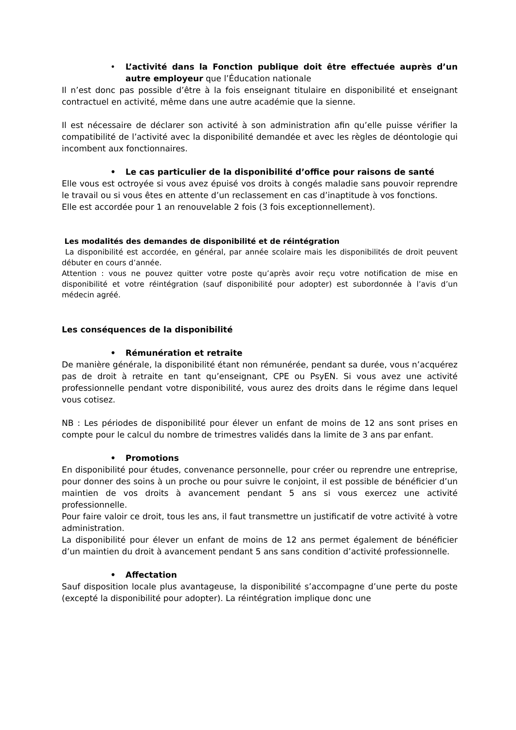• L’activité dans la Fonction publique doit être effectuée auprès d’un autre employeur que l’Éducation nationale
Il n’est donc pas possible d’être à la fois enseignant titulaire en disponibilité et enseignant contractuel en activité, même dans une autre académie que la sienne.
Il est nécessaire de déclarer son activité à son administration afin qu’elle puisse vérifier la compatibilité de l’activité avec la disponibilité demandée et avec les règles de déontologie qui incombent aux fonctionnaires.
• Le cas particulier de la disponibilité d’office pour raisons de santé
Elle vous est octroyée si vous avez épuisé vos droits à congés maladie sans pouvoir reprendre le travail ou si vous êtes en attente d’un reclassement en cas d’inaptitude à vos fonctions.
Elle est accordée pour 1 an renouvelable 2 fois (3 fois exceptionnellement).
Les modalités des demandes de disponibilité et de réintégration
La disponibilité est accordée, en général, par année scolaire mais les disponibilités de droit peuvent débuter en cours d’année.
Attention : vous ne pouvez quitter votre poste qu’après avoir reçu votre notification de mise en disponibilité et votre réintégration (sauf disponibilité pour adopter) est subordonnée à l’avis d’un médecin agréé.
Les conséquences de la disponibilité
• Rémunération et retraite
De manière générale, la disponibilité étant non rémunérée, pendant sa durée, vous n’acquérez pas de droit à retraite en tant qu’enseignant, CPE ou PsyEN. Si vous avez une activité professionnelle pendant votre disponibilité, vous aurez des droits dans le régime dans lequel vous cotisez.
NB : Les périodes de disponibilité pour élever un enfant de moins de 12 ans sont prises en compte pour le calcul du nombre de trimestres validés dans la limite de 3 ans par enfant.
• Promotions
En disponibilité pour études, convenance personnelle, pour créer ou reprendre une entreprise, pour donner des soins à un proche ou pour suivre le conjoint, il est possible de bénéficier d’un maintien de vos droits à avancement pendant 5 ans si vous exercez une activité professionnelle.
Pour faire valoir ce droit, tous les ans, il faut transmettre un justificatif de votre activité à votre administration.
La disponibilité pour élever un enfant de moins de 12 ans permet également de bénéficier d’un maintien du droit à avancement pendant 5 ans sans condition d’activité professionnelle.
• Affectation
Sauf disposition locale plus avantageuse, la disponibilité s’accompagne d’une perte du poste (excepté la disponibilité pour adopter). La réintégration implique donc une